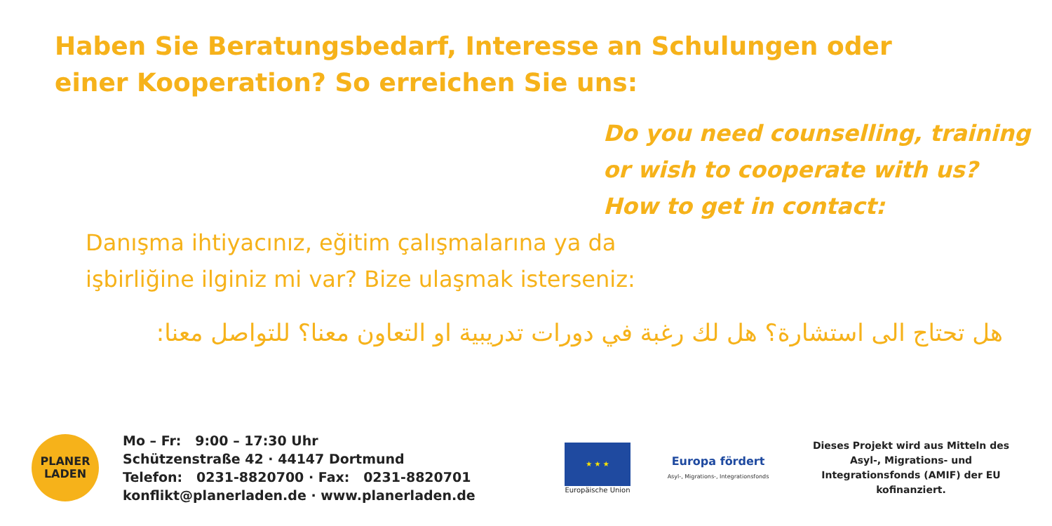Haben Sie Beratungsbedarf, Interesse an Schulungen oder einer Kooperation? So erreichen Sie uns:
Do you need counselling, training
or wish to cooperate with us?
How to get in contact:
Danışma ihtiyacınız, eğitim çalışmalarına ya da işbirliğine ilginiz mi var? Bize ulaşmak isterseniz:
هل تحتاج الى استشارة؟ هل لك رغبة في دورات تدريبية او التعاون معنا؟ للتواصل معنا:
PLANER
LADEN
Mo – Fr: 9:00 – 17:30 Uhr
Schützenstraße 42 · 44147 Dortmund
Telefon: 0231-8820700 · Fax: 0231-8820701
konflikt@planerladen.de · www.planerladen.de
★ ★ ★
Europäische Union
Europa fördert
Asyl-, Migrations-, Integrationsfonds
Dieses Projekt wird aus Mitteln des Asyl-, Migrations- und Integrationsfonds (AMIF) der EU kofinanziert.